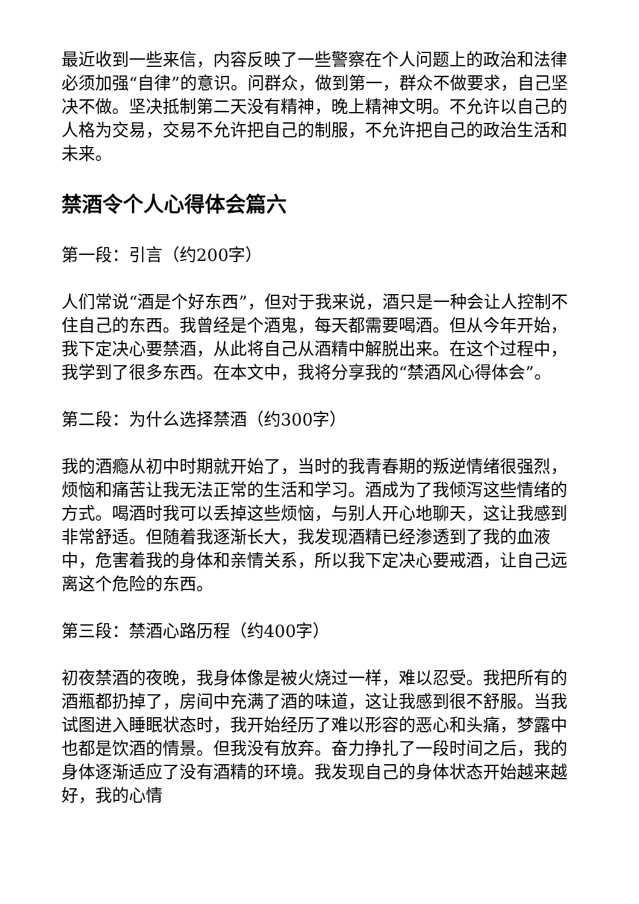最近收到一些来信，内容反映了一些警察在个人问题上的政治和法律必须加强“自律”的意识。问群众，做到第一，群众不做要求，自己坚决不做。坚决抵制第二天没有精神，晚上精神文明。不允许以自己的人格为交易，交易不允许把自己的制服，不允许把自己的政治生活和未来。
禁酒令个人心得体会篇六
第一段：引言（约200字）
人们常说“酒是个好东西”，但对于我来说，酒只是一种会让人控制不住自己的东西。我曾经是个酒鬼，每天都需要喝酒。但从今年开始，我下定决心要禁酒，从此将自己从酒精中解脱出来。在这个过程中，我学到了很多东西。在本文中，我将分享我的“禁酒风心得体会”。
第二段：为什么选择禁酒（约300字）
我的酒瘾从初中时期就开始了，当时的我青春期的叛逆情绪很强烈，烦恼和痛苦让我无法正常的生活和学习。酒成为了我倾泻这些情绪的方式。喝酒时我可以丢掉这些烦恼，与别人开心地聊天，这让我感到非常舒适。但随着我逐渐长大，我发现酒精已经渗透到了我的血液中，危害着我的身体和亲情关系，所以我下定决心要戒酒，让自己远离这个危险的东西。
第三段：禁酒心路历程（约400字）
初夜禁酒的夜晚，我身体像是被火烧过一样，难以忍受。我把所有的酒瓶都扔掉了，房间中充满了酒的味道，这让我感到很不舒服。当我试图进入睡眠状态时，我开始经历了难以形容的恶心和头痛，梦露中也都是饮酒的情景。但我没有放弃。奋力挣扎了一段时间之后，我的身体逐渐适应了没有酒精的环境。我发现自己的身体状态开始越来越好，我的心情